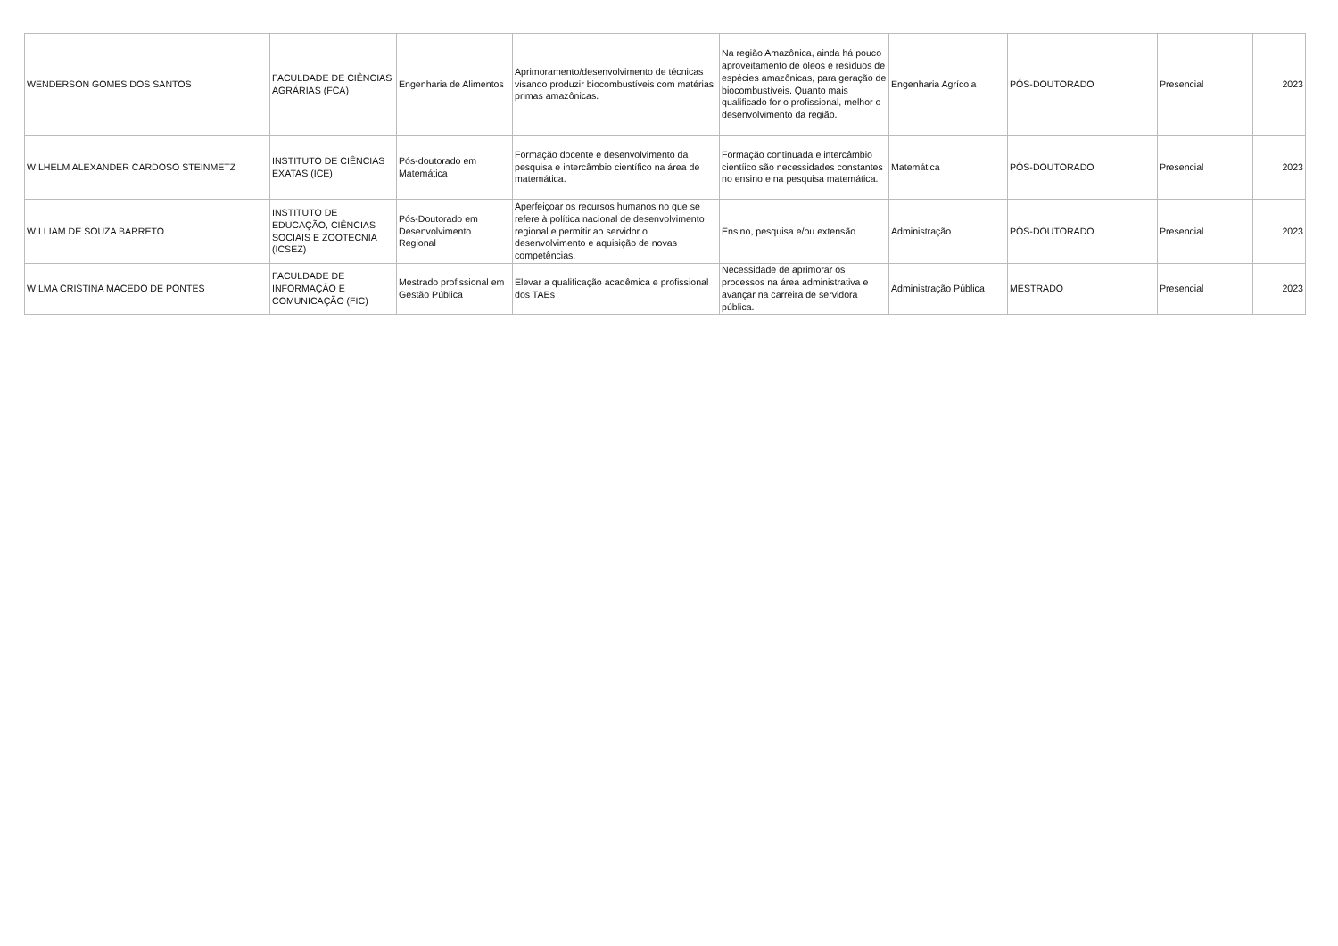| WENDERSON GOMES DOS SANTOS | FACULDADE DE CIÊNCIAS AGRÁRIAS (FCA) | Engenharia de Alimentos | Aprimoramento/desenvolvimento de técnicas visando produzir biocombustíveis com matérias primas amazônicas. | Na região Amazônica, ainda há pouco aproveitamento de óleos e resíduos de espécies amazônicas, para geração de biocombustíveis. Quanto mais qualificado for o profissional, melhor o desenvolvimento da região. | Engenharia Agrícola | PÓS-DOUTORADO | Presencial | 2023 |
| WILHELM ALEXANDER CARDOSO STEINMETZ | INSTITUTO DE CIÊNCIAS EXATAS (ICE) | Pós-doutorado em Matemática | Formação docente e desenvolvimento da pesquisa e intercâmbio científico na área de matemática. | Formação continuada e intercâmbio cientíico são necessidades constantes no ensino e na pesquisa matemática. | Matemática | PÓS-DOUTORADO | Presencial | 2023 |
| WILLIAM DE SOUZA BARRETO | INSTITUTO DE EDUCAÇÃO, CIÊNCIAS SOCIAIS E ZOOTECNIA (ICSEZ) | Pós-Doutorado em Desenvolvimento Regional | Aperfeiçoar os recursos humanos no que se refere à política nacional de desenvolvimento regional e permitir ao servidor o desenvolvimento e aquisição de novas competências. | Ensino, pesquisa e/ou extensão | Administração | PÓS-DOUTORADO | Presencial | 2023 |
| WILMA CRISTINA MACEDO DE PONTES | FACULDADE DE INFORMAÇÃO E COMUNICAÇÃO (FIC) | Mestrado profissional em Gestão Pública | Elevar a qualificação acadêmica e profissional dos TAEs | Necessidade de aprimorar os processos na área administrativa e avançar na carreira de servidora pública. | Administração Pública | MESTRADO | Presencial | 2023 |